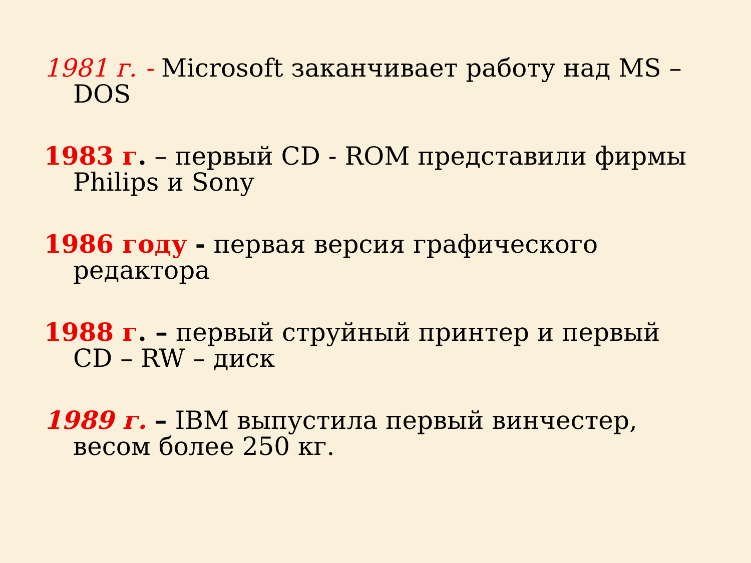1981 г. - Microsoft заканчивает работу над MS – DOS
1983 г. – первый CD - ROM представили фирмы Philips и Sony
1986 году - первая версия графического редактора
1988 г. – первый струйный принтер и первый CD – RW – диск
1989 г. – IBM выпустила первый винчестер, весом более 250 кг.